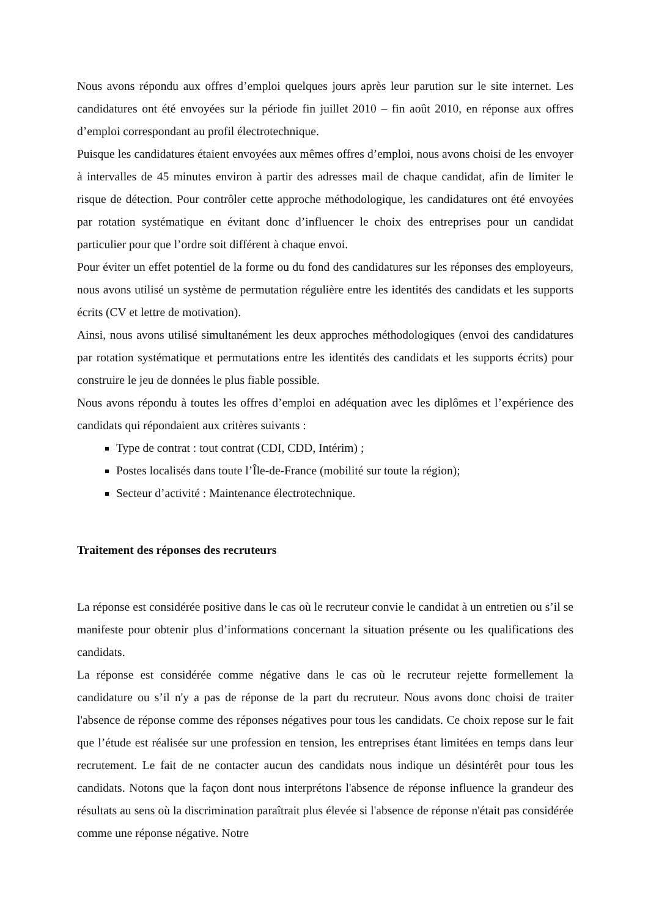Nous avons répondu aux offres d’emploi quelques jours après leur parution sur le site internet. Les candidatures ont été envoyées sur la période fin juillet 2010 – fin août 2010, en réponse aux offres d’emploi correspondant au profil électrotechnique.
Puisque les candidatures étaient envoyées aux mêmes offres d’emploi, nous avons choisi de les envoyer à intervalles de 45 minutes environ à partir des adresses mail de chaque candidat, afin de limiter le risque de détection. Pour contrôler cette approche méthodologique, les candidatures ont été envoyées par rotation systématique en évitant donc d’influencer le choix des entreprises pour un candidat particulier pour que l’ordre soit différent à chaque envoi.
Pour éviter un effet potentiel de la forme ou du fond des candidatures sur les réponses des employeurs, nous avons utilisé un système de permutation régulière entre les identités des candidats et les supports écrits (CV et lettre de motivation).
Ainsi, nous avons utilisé simultanément les deux approches méthodologiques (envoi des candidatures par rotation systématique et permutations entre les identités des candidats et les supports écrits) pour construire le jeu de données le plus fiable possible.
Nous avons répondu à toutes les offres d’emploi en adéquation avec les diplômes et l’expérience des candidats qui répondaient aux critères suivants :
Type de contrat : tout contrat (CDI, CDD, Intérim) ;
Postes localisés dans toute l’Île-de-France (mobilité sur toute la région);
Secteur d’activité : Maintenance électrotechnique.
Traitement des réponses des recruteurs
La réponse est considérée positive dans le cas où le recruteur convie le candidat à un entretien ou s’il se manifeste pour obtenir plus d’informations concernant la situation présente ou les qualifications des candidats.
La réponse est considérée comme négative dans le cas où le recruteur rejette formellement la candidature ou s’il n'y a pas de réponse de la part du recruteur. Nous avons donc choisi de traiter l'absence de réponse comme des réponses négatives pour tous les candidats. Ce choix repose sur le fait que l’étude est réalisée sur une profession en tension, les entreprises étant limitées en temps dans leur recrutement. Le fait de ne contacter aucun des candidats nous indique un désintérêt pour tous les candidats. Notons que la façon dont nous interprétons l'absence de réponse influence la grandeur des résultats au sens où la discrimination paraîtrait plus élevée si l'absence de réponse n'était pas considérée comme une réponse négative. Notre